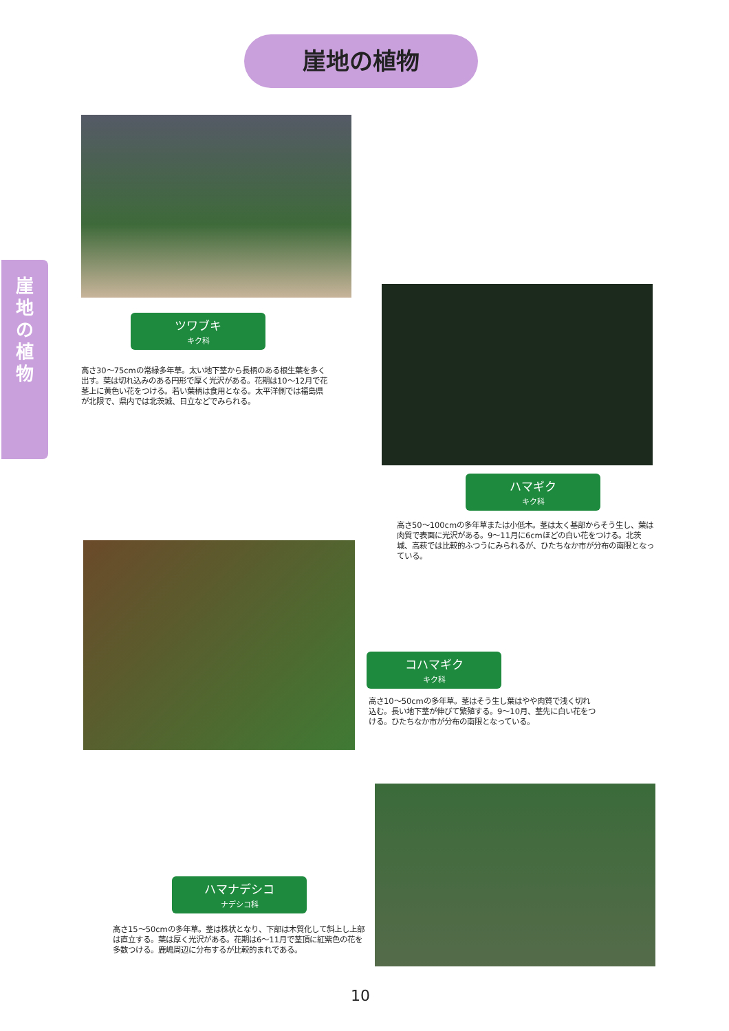崖地の植物
崖
地
の
植
物
ツワブキ
キク科
高さ30〜75cmの常緑多年草。太い地下茎から長柄のある根生葉を多く出す。葉は切れ込みのある円形で厚く光沢がある。花期は10〜12月で花茎上に黄色い花をつける。若い葉柄は食用となる。太平洋側では福島県が北限で、県内では北茨城、日立などでみられる。
ハマギク
キク科
高さ50〜100cmの多年草または小低木。茎は太く基部からそう生し、葉は肉質で表面に光沢がある。9〜11月に6cmほどの白い花をつける。北茨城、高萩では比較的ふつうにみられるが、ひたちなか市が分布の南限となっている。
コハマギク
キク科
高さ10〜50cmの多年草。茎はそう生し葉はやや肉質で浅く切れ込む。長い地下茎が伸びて繁殖する。9〜10月、茎先に白い花をつける。ひたちなか市が分布の南限となっている。
ハマナデシコ
ナデシコ科
高さ15〜50cmの多年草。茎は株状となり、下部は木質化して斜上し上部は直立する。葉は厚く光沢がある。花期は6〜11月で茎頂に紅紫色の花を多数つける。鹿嶋周辺に分布するが比較的まれである。
10